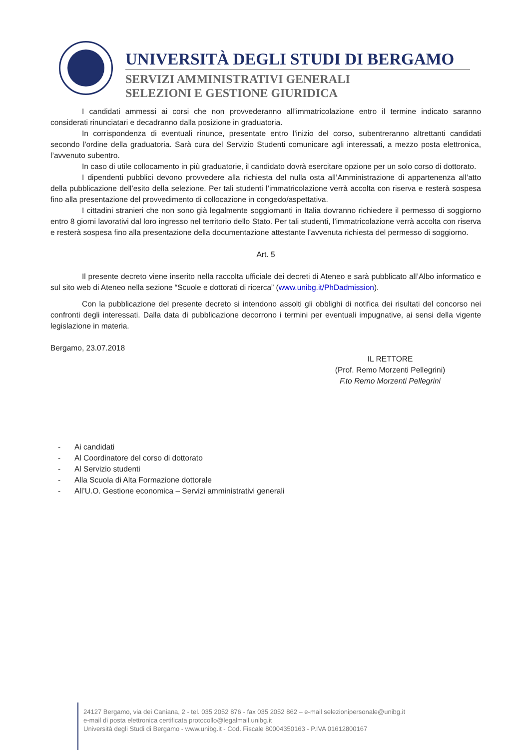UNIVERSITÀ DEGLI STUDI DI BERGAMO
SERVIZI AMMINISTRATIVI GENERALI
SELEZIONI E GESTIONE GIURIDICA
I candidati ammessi ai corsi che non provvederanno all’immatricolazione entro il termine indicato saranno considerati rinunciatari e decadranno dalla posizione in graduatoria.
In corrispondenza di eventuali rinunce, presentate entro l'inizio del corso, subentreranno altrettanti candidati secondo l'ordine della graduatoria. Sarà cura del Servizio Studenti comunicare agli interessati, a mezzo posta elettronica, l’avvenuto subentro.
In caso di utile collocamento in più graduatorie, il candidato dovrà esercitare opzione per un solo corso di dottorato.
I dipendenti pubblici devono provvedere alla richiesta del nulla osta all’Amministrazione di appartenenza all’atto della pubblicazione dell’esito della selezione. Per tali studenti l’immatricolazione verrà accolta con riserva e resterà sospesa fino alla presentazione del provvedimento di collocazione in congedo/aspettativa.
I cittadini stranieri che non sono già legalmente soggiornanti in Italia dovranno richiedere il permesso di soggiorno entro 8 giorni lavorativi dal loro ingresso nel territorio dello Stato. Per tali studenti, l’immatricolazione verrà accolta con riserva e resterà sospesa fino alla presentazione della documentazione attestante l’avvenuta richiesta del permesso di soggiorno.
Art. 5
Il presente decreto viene inserito nella raccolta ufficiale dei decreti di Ateneo e sarà pubblicato all’Albo informatico e sul sito web di Ateneo nella sezione “Scuole e dottorati di ricerca” (www.unibg.it/PhDadmission).
Con la pubblicazione del presente decreto si intendono assolti gli obblighi di notifica dei risultati del concorso nei confronti degli interessati. Dalla data di pubblicazione decorrono i termini per eventuali impugnative, ai sensi della vigente legislazione in materia.
Bergamo, 23.07.2018
IL RETTORE
(Prof. Remo Morzenti Pellegrini)
F.to Remo Morzenti Pellegrini
- Ai candidati
- Al Coordinatore del corso di dottorato
- Al Servizio studenti
- Alla Scuola di Alta Formazione dottorale
- All’U.O. Gestione economica – Servizi amministrativi generali
24127 Bergamo, via dei Caniana, 2 - tel. 035 2052 876 - fax 035 2052 862 – e-mail selezionipersonale@unibg.it
e-mail di posta elettronica certificata protocollo@legalmail.unibg.it
Università degli Studi di Bergamo - www.unibg.it - Cod. Fiscale 80004350163 - P.IVA 01612800167